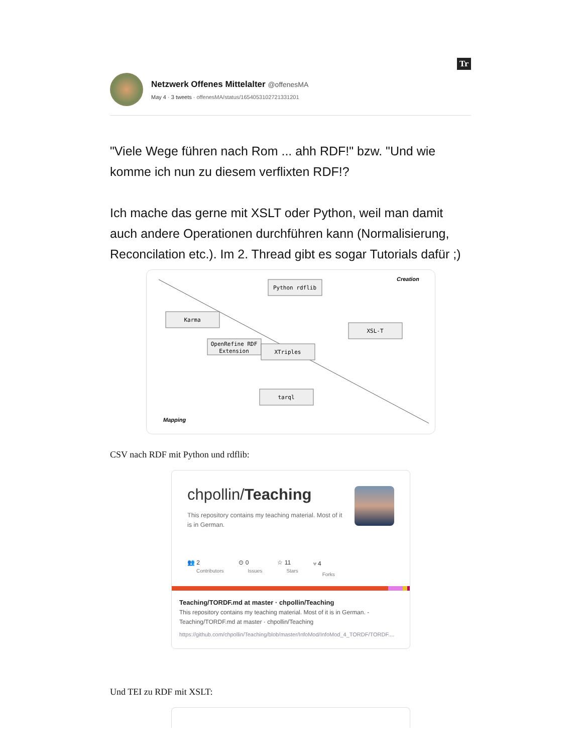Tr
Netzwerk Offenes Mittelalter @offenesMA
May 4 · 3 tweets · offenesMA/status/1654053102721331201
"Viele Wege führen nach Rom ... ahh RDF!" bzw. "Und wie komme ich nun zu diesem verflixten RDF!?
Ich mache das gerne mit XSLT oder Python, weil man damit auch andere Operationen durchführen kann (Normalisierung, Reconcilation etc.). Im 2. Thread gibt es sogar Tutorials dafür ;)
Python rdflib
Karma
XSL-T
OpenRefine RDF
Extension
XTriples
tarql
Creation
Mapping
CSV nach RDF mit Python und rdflib:
chpollin/Teaching
This repository contains my teaching material. Most of it is in German.
👥 2
Contributors
⊙ 0
Issues
☆ 11
Stars
⑂ 4
Forks
Teaching/TORDF.md at master · chpollin/Teaching
This repository contains my teaching material. Most of it is in German. - Teaching/TORDF.md at master · chpollin/Teaching
https://github.com/chpollin/Teaching/blob/master/InfoMod/InfoMod_4_TORDF/TORDF....
Und TEI zu RDF mit XSLT: